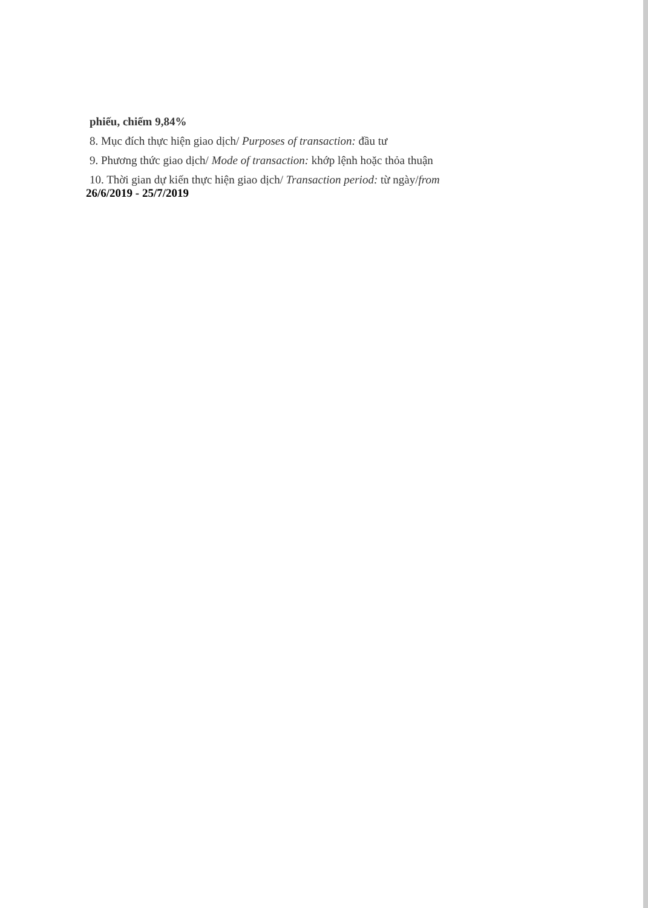phiếu, chiếm 9,84%
8. Mục đích thực hiện giao dịch/ Purposes of transaction: đầu tư
9. Phương thức giao dịch/ Mode of transaction: khớp lệnh hoặc thỏa thuận
10. Thời gian dự kiến thực hiện giao dịch/ Transaction period: từ ngày/from
26/6/2019 - 25/7/2019